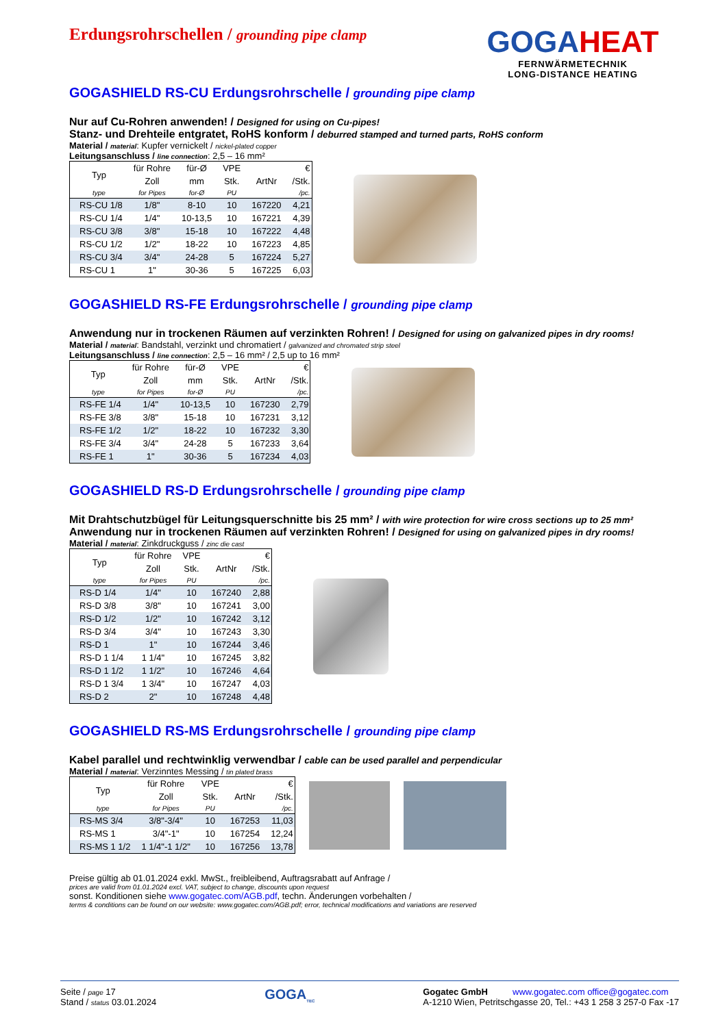Erdungsrohrschellen / grounding pipe clamp
GOGAHEAT
FERNWÄRMETECHNIK
LONG-DISTANCE HEATING
GOGASHIELD RS-CU Erdungsrohrschelle / grounding pipe clamp
Nur auf Cu-Rohren anwenden! / Designed for using on Cu-pipes!
Stanz- und Drehteile entgratet, RoHS konform / deburred stamped and turned parts, RoHS conform
Material / material: Kupfer vernickelt / nickel-plated copper
Leitungsanschluss / line connection: 2,5 – 16 mm²
| Typ | für Rohre | für-Ø | VPE | | € |
| --- | --- | --- | --- | --- | --- |
| | Zoll | mm | Stk. | ArtNr | /Stk. |
| type | for Pipes | for-Ø | PU | | /pc. |
| RS-CU 1/8 | 1/8" | 8-10 | 10 | 167220 | 4,21 |
| RS-CU 1/4 | 1/4" | 10-13,5 | 10 | 167221 | 4,39 |
| RS-CU 3/8 | 3/8" | 15-18 | 10 | 167222 | 4,48 |
| RS-CU 1/2 | 1/2" | 18-22 | 10 | 167223 | 4,85 |
| RS-CU 3/4 | 3/4" | 24-28 | 5 | 167224 | 5,27 |
| RS-CU 1 | 1" | 30-36 | 5 | 167225 | 6,03 |
GOGASHIELD RS-FE Erdungsrohrschelle / grounding pipe clamp
Anwendung nur in trockenen Räumen auf verzinkten Rohren! / Designed for using on galvanized pipes in dry rooms!
Material / material: Bandstahl, verzinkt und chromatiert / galvanized and chromated strip steel
Leitungsanschluss / line connection: 2,5 – 16 mm² / 2,5 up to 16 mm²
| Typ | für Rohre | für-Ø | VPE | | € |
| --- | --- | --- | --- | --- | --- |
| | Zoll | mm | Stk. | ArtNr | /Stk. |
| type | for Pipes | for-Ø | PU | | /pc. |
| RS-FE 1/4 | 1/4" | 10-13,5 | 10 | 167230 | 2,79 |
| RS-FE 3/8 | 3/8" | 15-18 | 10 | 167231 | 3,12 |
| RS-FE 1/2 | 1/2" | 18-22 | 10 | 167232 | 3,30 |
| RS-FE 3/4 | 3/4" | 24-28 | 5 | 167233 | 3,64 |
| RS-FE 1 | 1" | 30-36 | 5 | 167234 | 4,03 |
GOGASHIELD RS-D Erdungsrohrschelle / grounding pipe clamp
Mit Drahtschutzbügel für Leitungsquerschnitte bis 25 mm² / with wire protection for wire cross sections up to 25 mm²
Anwendung nur in trockenen Räumen auf verzinkten Rohren! / Designed for using on galvanized pipes in dry rooms!
Material / material: Zinkdruckguss / zinc die cast
| Typ | für Rohre | VPE | | € |
| --- | --- | --- | --- | --- |
| | Zoll | Stk. | ArtNr | /Stk. |
| type | for Pipes | PU | | /pc. |
| RS-D 1/4 | 1/4" | 10 | 167240 | 2,88 |
| RS-D 3/8 | 3/8" | 10 | 167241 | 3,00 |
| RS-D 1/2 | 1/2" | 10 | 167242 | 3,12 |
| RS-D 3/4 | 3/4" | 10 | 167243 | 3,30 |
| RS-D 1 | 1" | 10 | 167244 | 3,46 |
| RS-D 1 1/4 | 1 1/4" | 10 | 167245 | 3,82 |
| RS-D 1 1/2 | 1 1/2" | 10 | 167246 | 4,64 |
| RS-D 1 3/4 | 1 3/4" | 10 | 167247 | 4,03 |
| RS-D 2 | 2" | 10 | 167248 | 4,48 |
GOGASHIELD RS-MS Erdungsrohrschelle / grounding pipe clamp
Kabel parallel und rechtwinklig verwendbar / cable can be used parallel and perpendicular
Material / material: Verzinntes Messing / tin plated brass
| Typ | für Rohre | VPE | | € |
| --- | --- | --- | --- | --- |
| | Zoll | Stk. | ArtNr | /Stk. |
| type | for Pipes | PU | | /pc. |
| RS-MS 3/4 | 3/8"-3/4" | 10 | 167253 | 11,03 |
| RS-MS 1 | 3/4"-1" | 10 | 167254 | 12,24 |
| RS-MS 1 1/2 | 1 1/4"-1 1/2" | 10 | 167256 | 13,78 |
Preise gültig ab 01.01.2024 exkl. MwSt., freibleibend, Auftragsrabatt auf Anfrage /
prices are valid from 01.01.2024 excl. VAT, subject to change, discounts upon request
sonst. Konditionen siehe www.gogatec.com/AGB.pdf, techn. Änderungen vorbehalten /
terms & conditions can be found on our website: www.gogatec.com/AGB.pdf; error, technical modifications and variations are reserved
Seite / page 17
Stand / status 03.01.2024
GOGA<sub>TEC</sub>
Gogatec GmbH www.gogatec.com office@gogatec.com
A-1210 Wien, Petritschgasse 20, Tel.: +43 1 258 3 257-0 Fax -17